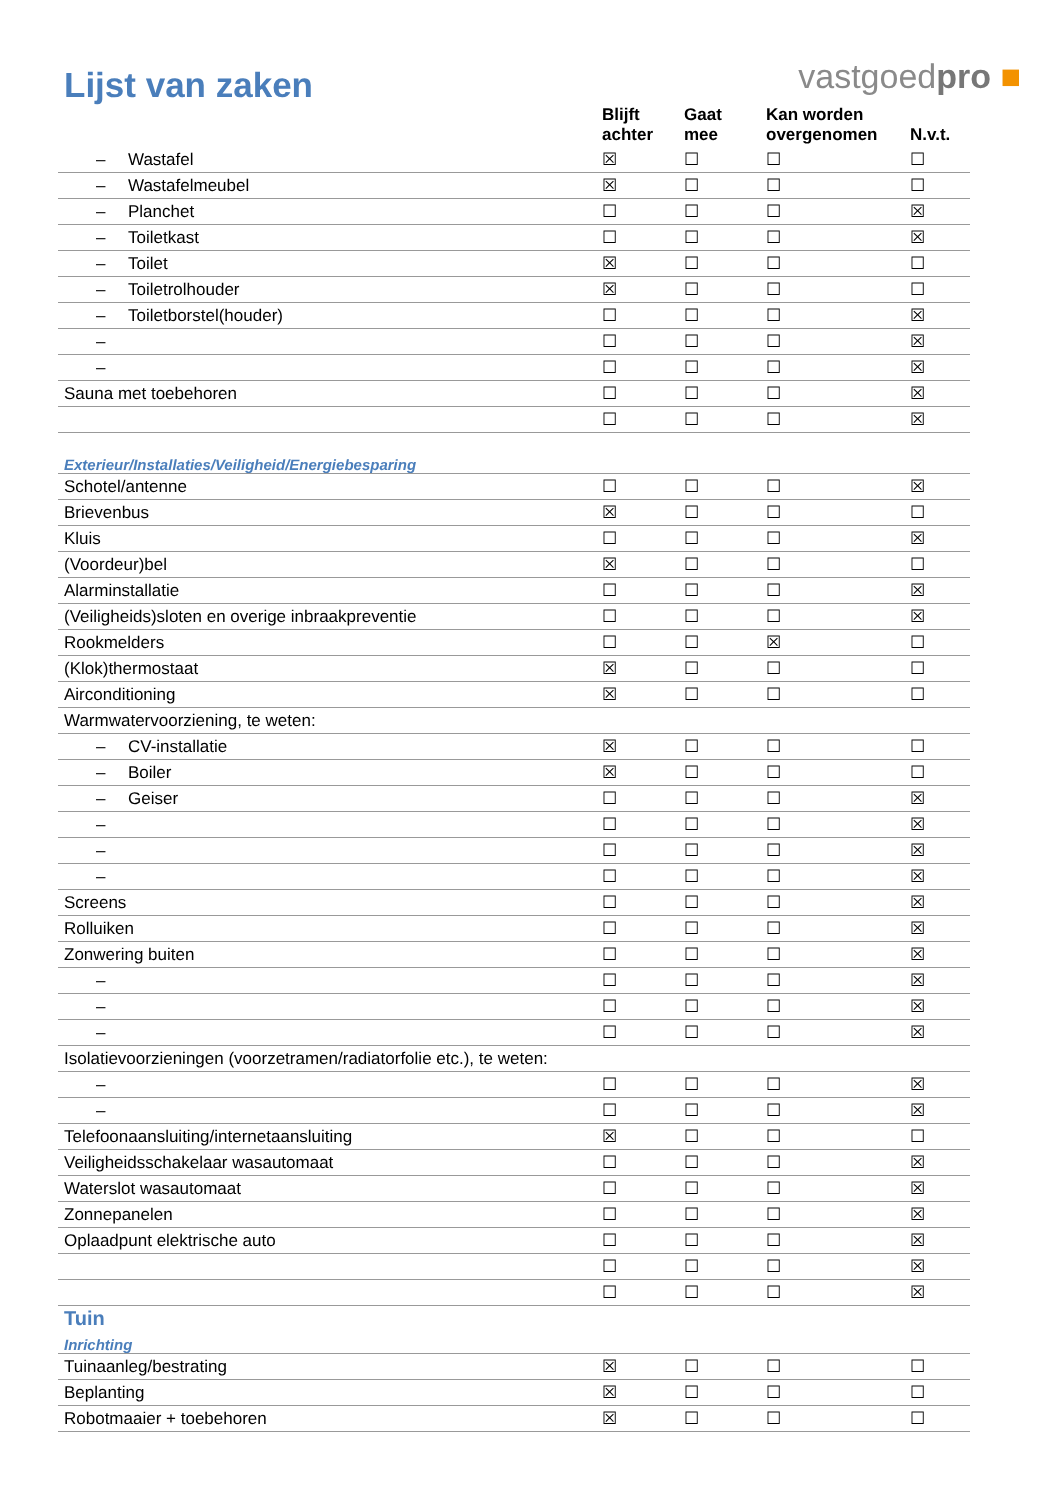Lijst van zaken
vastgoedpro ■
| | Blijft achter | Gaat mee | Kan worden overgenomen | N.v.t. |
| --- | --- | --- | --- | --- |
| – Wastafel | ☒ | ☐ | ☐ | ☐ |
| – Wastafelmeubel | ☒ | ☐ | ☐ | ☐ |
| – Planchet | ☐ | ☐ | ☐ | ☒ |
| – Toiletkast | ☐ | ☐ | ☐ | ☒ |
| – Toilet | ☒ | ☐ | ☐ | ☐ |
| – Toiletrolhouder | ☒ | ☐ | ☐ | ☐ |
| – Toiletborstel(houder) | ☐ | ☐ | ☐ | ☒ |
| – | ☐ | ☐ | ☐ | ☒ |
| – | ☐ | ☐ | ☐ | ☒ |
| Sauna met toebehoren | ☐ | ☐ | ☐ | ☒ |
| | ☐ | ☐ | ☐ | ☒ |
| Exterieur/Installaties/Veiligheid/Energiebesparing | | | | |
| Schotel/antenne | ☐ | ☐ | ☐ | ☒ |
| Brievenbus | ☒ | ☐ | ☐ | ☐ |
| Kluis | ☐ | ☐ | ☐ | ☒ |
| (Voordeur)bel | ☒ | ☐ | ☐ | ☐ |
| Alarminstallatie | ☐ | ☐ | ☐ | ☒ |
| (Veiligheids)sloten en overige inbraakpreventie | ☐ | ☐ | ☐ | ☒ |
| Rookmelders | ☐ | ☐ | ☒ | ☐ |
| (Klok)thermostaat | ☒ | ☐ | ☐ | ☐ |
| Airconditioning | ☒ | ☐ | ☐ | ☐ |
| Warmwatervoorziening, te weten: | | | | |
| – CV-installatie | ☒ | ☐ | ☐ | ☐ |
| – Boiler | ☒ | ☐ | ☐ | ☐ |
| – Geiser | ☐ | ☐ | ☐ | ☒ |
| – | ☐ | ☐ | ☐ | ☒ |
| – | ☐ | ☐ | ☐ | ☒ |
| – | ☐ | ☐ | ☐ | ☒ |
| Screens | ☐ | ☐ | ☐ | ☒ |
| Rolluiken | ☐ | ☐ | ☐ | ☒ |
| Zonwering buiten | ☐ | ☐ | ☐ | ☒ |
| – | ☐ | ☐ | ☐ | ☒ |
| – | ☐ | ☐ | ☐ | ☒ |
| – | ☐ | ☐ | ☐ | ☒ |
| Isolatievoorzieningen (voorzetramen/radiatorfolie etc.), te weten: | | | | |
| – | ☐ | ☐ | ☐ | ☒ |
| – | ☐ | ☐ | ☐ | ☒ |
| Telefoonaansluiting/internetaansluiting | ☒ | ☐ | ☐ | ☐ |
| Veiligheidsschakelaar wasautomaat | ☐ | ☐ | ☐ | ☒ |
| Waterslot wasautomaat | ☐ | ☐ | ☐ | ☒ |
| Zonnepanelen | ☐ | ☐ | ☐ | ☒ |
| Oplaadpunt elektrische auto | ☐ | ☐ | ☐ | ☒ |
| | ☐ | ☐ | ☐ | ☒ |
| | ☐ | ☐ | ☐ | ☒ |
| Tuin | | | | |
| Inrichting | | | | |
| Tuinaanleg/bestrating | ☒ | ☐ | ☐ | ☐ |
| Beplanting | ☒ | ☐ | ☐ | ☐ |
| Robotmaaier + toebehoren | ☒ | ☐ | ☐ | ☐ |